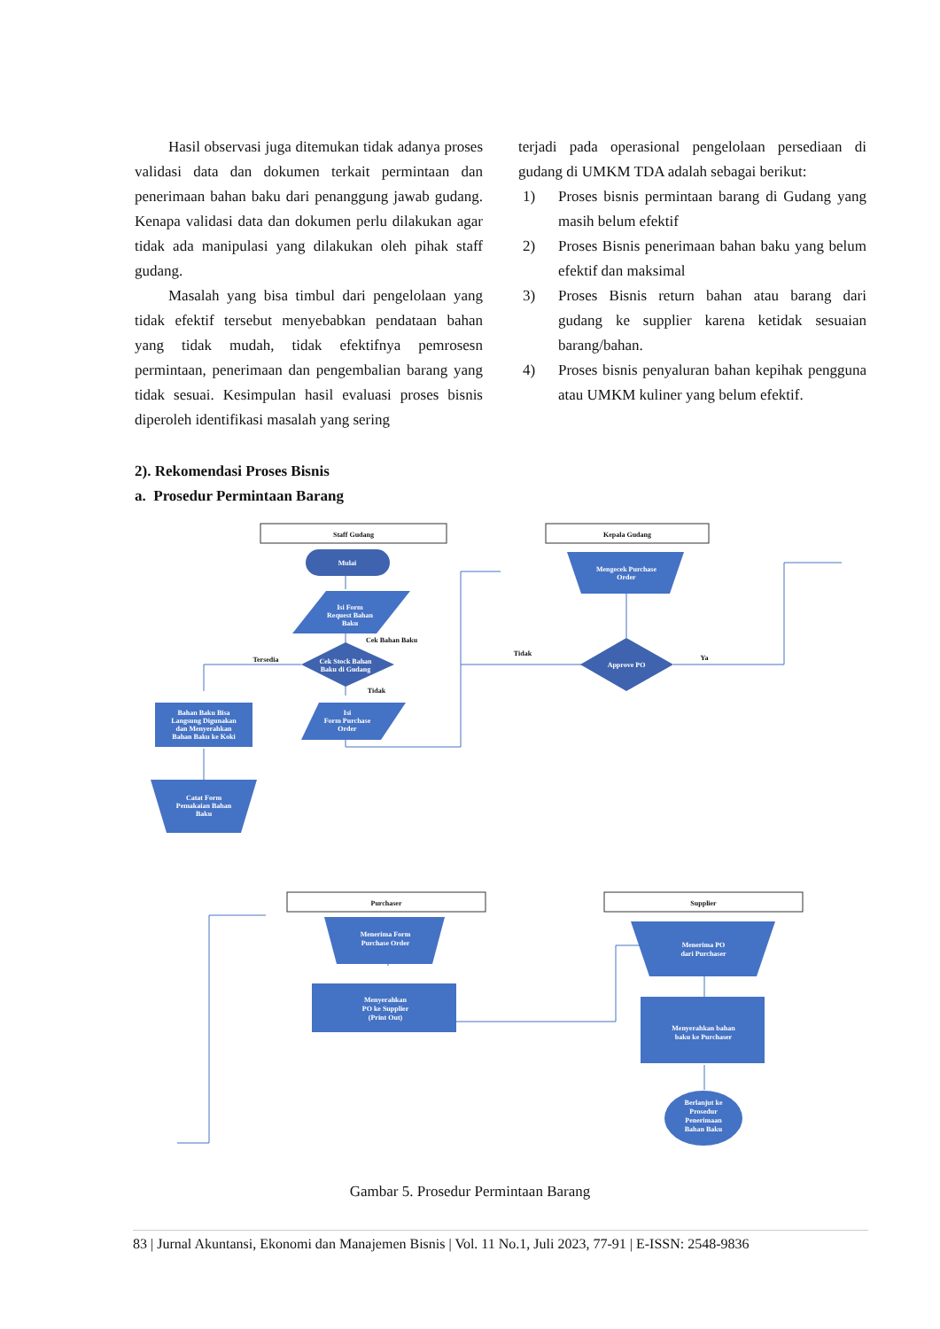Hasil observasi juga ditemukan tidak adanya proses validasi data dan dokumen terkait permintaan dan penerimaan bahan baku dari penanggung jawab gudang. Kenapa validasi data dan dokumen perlu dilakukan agar tidak ada manipulasi yang dilakukan oleh pihak staff gudang.
Masalah yang bisa timbul dari pengelolaan yang tidak efektif tersebut menyebabkan pendataan bahan yang tidak mudah, tidak efektifnya pemrosesn permintaan, penerimaan dan pengembalian barang yang tidak sesuai. Kesimpulan hasil evaluasi proses bisnis diperoleh identifikasi masalah yang sering
terjadi pada operasional pengelolaan persediaan di gudang di UMKM TDA adalah sebagai berikut:
1) Proses bisnis permintaan barang di Gudang yang masih belum efektif
2) Proses Bisnis penerimaan bahan baku yang belum efektif dan maksimal
3) Proses Bisnis return bahan atau barang dari gudang ke supplier karena ketidak sesuaian barang/bahan.
4) Proses bisnis penyaluran bahan kepihak pengguna atau UMKM kuliner yang belum efektif.
2). Rekomendasi Proses Bisnis
a. Prosedur Permintaan Barang
Staff Gudang
Kepala Gudang
Mulai
Isi Form
Request Bahan
Baku
Cek Stock Bahan
Baku di Gudang
Cek Bahan Baku
Tersedia
Tidak
Bahan Baku Bisa
Langsung Digunakan
dan Menyerahkan
Bahan Baku ke Koki
Isi
Form Purchase
Order
Catat Form
Pemakaian Bahan
Baku
Mengecek Purchase
Order
Approve PO
Tidak
Ya
Purchaser
Supplier
Menerima Form
Purchase Order
Menyerahkan
PO ke Supplier
(Print Out)
Menerima PO
dari Purchaser
Menyerahkan bahan
baku ke Purchaser
Berlanjut ke
Prosedur
Penerimaan
Bahan Baku
Gambar 5. Prosedur Permintaan Barang
83 | Jurnal Akuntansi, Ekonomi dan Manajemen Bisnis | Vol. 11 No.1, Juli 2023, 77-91 | E-ISSN: 2548-9836